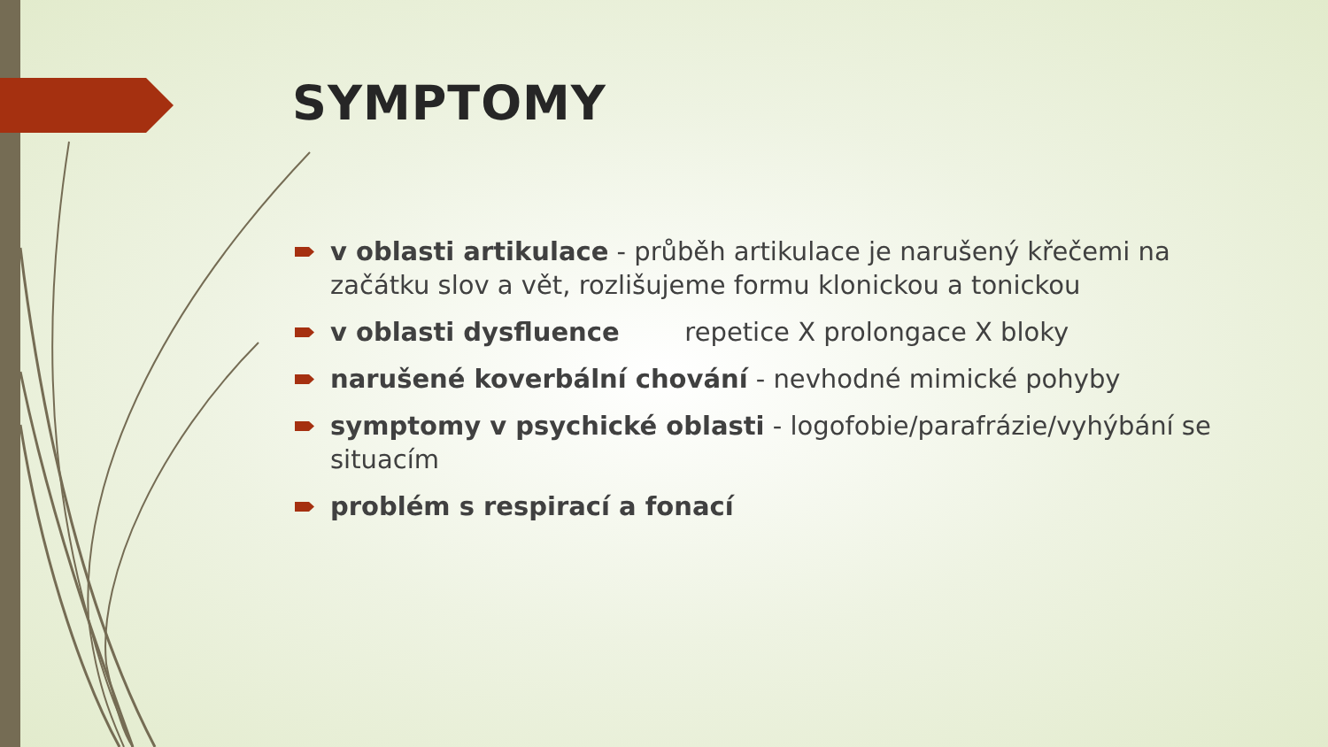SYMPTOMY
v oblasti artikulace - průběh artikulace je narušený křečemi na začátku slov a vět, rozlišujeme formu klonickou a tonickou
v oblasti dysfluence repetice X prolongace X bloky
narušené koverbální chování - nevhodné mimické pohyby
symptomy v psychické oblasti - logofobie/parafrázie/vyhýbání se situacím
problém s respirací a fonací